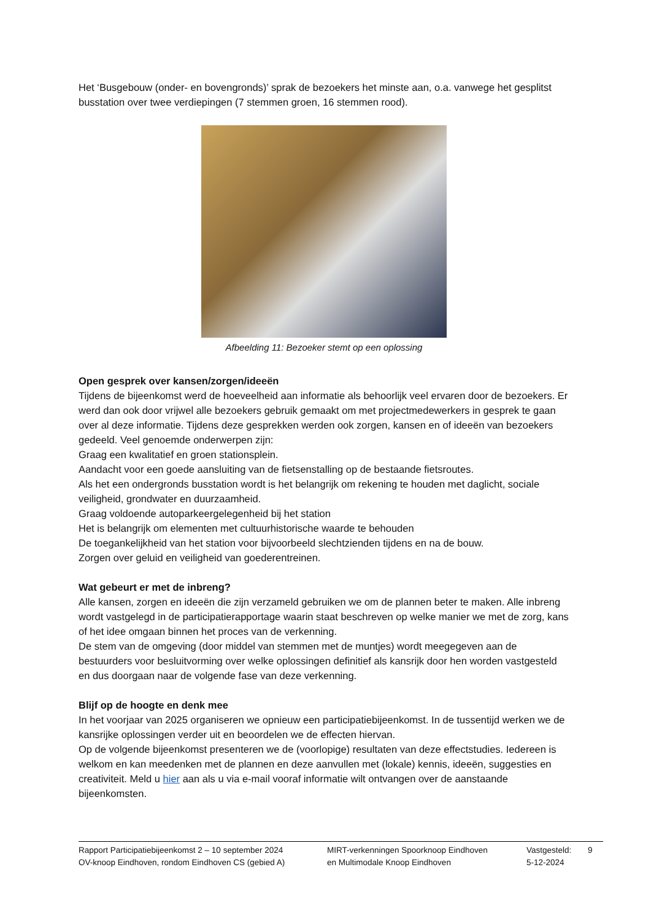Het ‘Busgebouw (onder- en bovengronds)’ sprak de bezoekers het minste aan, o.a. vanwege het gesplitst busstation over twee verdiepingen (7 stemmen groen, 16 stemmen rood).
Afbeelding 11: Bezoeker stemt op een oplossing
Open gesprek over kansen/zorgen/ideeën
Tijdens de bijeenkomst werd de hoeveelheid aan informatie als behoorlijk veel ervaren door de bezoekers. Er werd dan ook door vrijwel alle bezoekers gebruik gemaakt om met projectmedewerkers in gesprek te gaan over al deze informatie. Tijdens deze gesprekken werden ook zorgen, kansen en of ideeën van bezoekers gedeeld. Veel genoemde onderwerpen zijn:
Graag een kwalitatief en groen stationsplein.
Aandacht voor een goede aansluiting van de fietsenstalling op de bestaande fietsroutes.
Als het een ondergronds busstation wordt is het belangrijk om rekening te houden met daglicht, sociale veiligheid, grondwater en duurzaamheid.
Graag voldoende autoparkeergelegenheid bij het station
Het is belangrijk om elementen met cultuurhistorische waarde te behouden
De toegankelijkheid van het station voor bijvoorbeeld slechtzienden tijdens en na de bouw.
Zorgen over geluid en veiligheid van goederentreinen.
Wat gebeurt er met de inbreng?
Alle kansen, zorgen en ideeën die zijn verzameld gebruiken we om de plannen beter te maken. Alle inbreng wordt vastgelegd in de participatierapportage waarin staat beschreven op welke manier we met de zorg, kans of het idee omgaan binnen het proces van de verkenning.
De stem van de omgeving (door middel van stemmen met de muntjes) wordt meegegeven aan de bestuurders voor besluitvorming over welke oplossingen definitief als kansrijk door hen worden vastgesteld en dus doorgaan naar de volgende fase van deze verkenning.
Blijf op de hoogte en denk mee
In het voorjaar van 2025 organiseren we opnieuw een participatiebijeenkomst. In de tussentijd werken we de kansrijke oplossingen verder uit en beoordelen we de effecten hiervan.
Op de volgende bijeenkomst presenteren we de (voorlopige) resultaten van deze effectstudies. Iedereen is welkom en kan meedenken met de plannen en deze aanvullen met (lokale) kennis, ideeën, suggesties en creativiteit. Meld u hier aan als u via e-mail vooraf informatie wilt ontvangen over de aanstaande bijeenkomsten.
Rapport Participatiebijeenkomst 2 – 10 september 2024
OV-knoop Eindhoven, rondom Eindhoven CS (gebied A)
MIRT-verkenningen Spoorknoop Eindhoven
en Multimodale Knoop Eindhoven
Vastgesteld:
5-12-2024
9